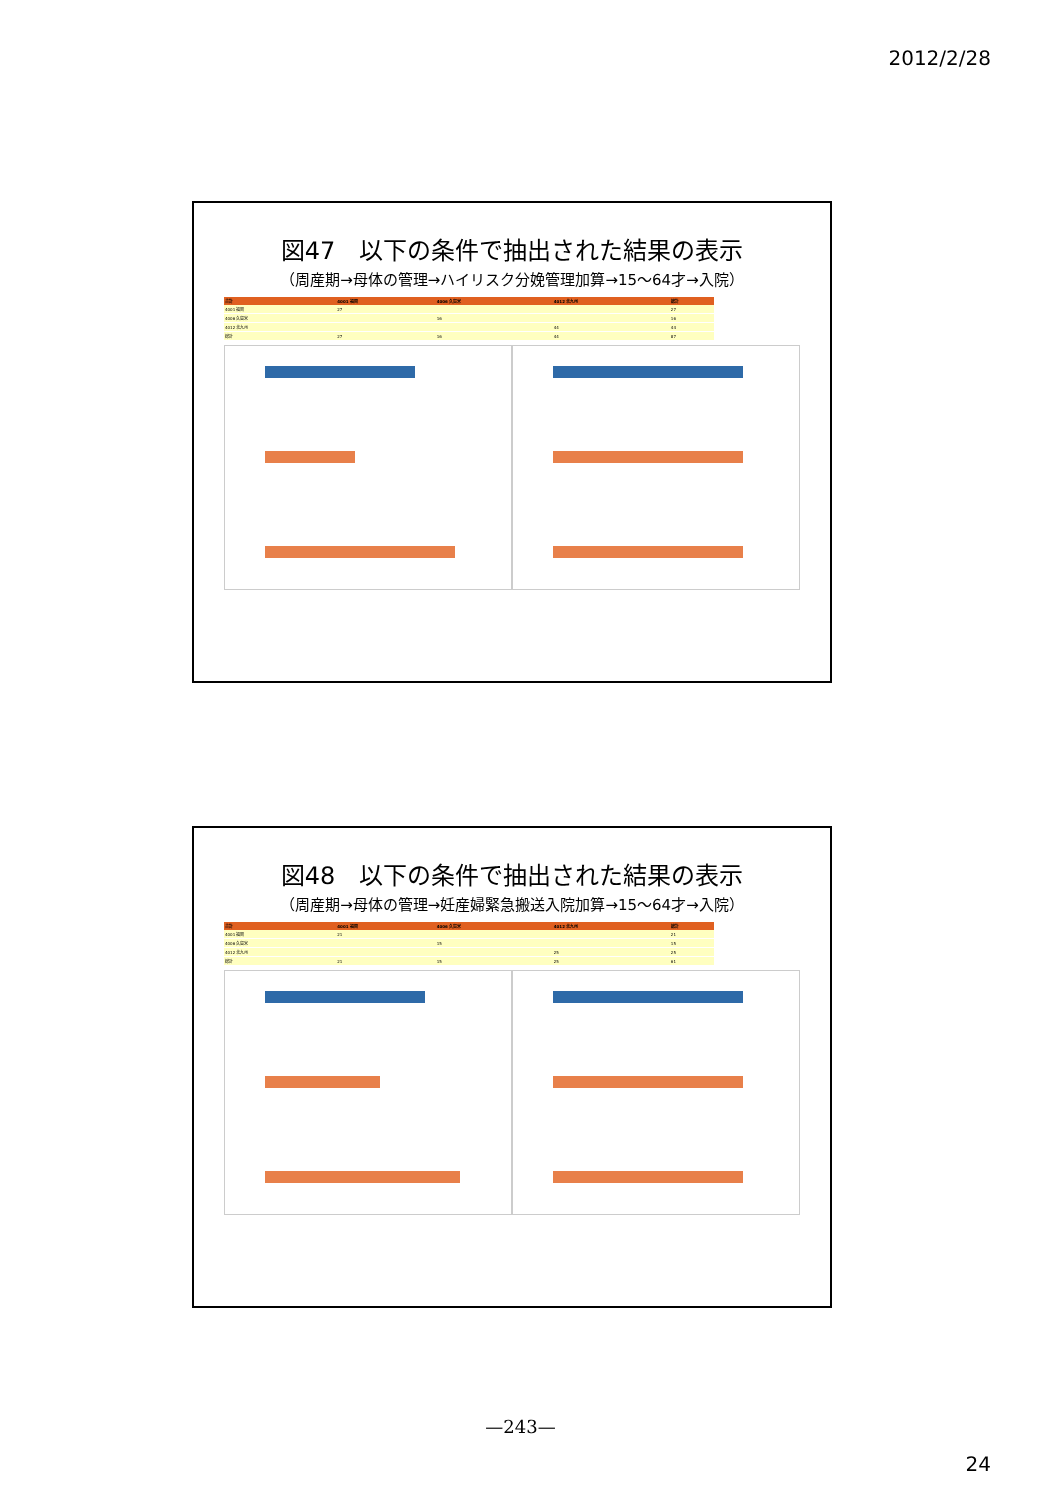2012/2/28
図47　以下の条件で抽出された結果の表示
（周産期→母体の管理→ハイリスク分娩管理加算→15～64才→入院）
| 合計 | 4001 福岡 | 4006 久留米 | 4012 北九州 | 総計 |
| --- | --- | --- | --- | --- |
| 4001 福岡 | 27 | | | 27 |
| 4006 久留米 | | 16 | | 16 |
| 4012 北九州 | | | 44 | 44 |
| 総計 | 27 | 16 | 44 | 87 |
図48　以下の条件で抽出された結果の表示
（周産期→母体の管理→妊産婦緊急搬送入院加算→15～64才→入院）
| 合計 | 4001 福岡 | 4006 久留米 | 4012 北九州 | 総計 |
| --- | --- | --- | --- | --- |
| 4001 福岡 | 21 | | | 21 |
| 4006 久留米 | | 15 | | 15 |
| 4012 北九州 | | | 25 | 25 |
| 総計 | 21 | 15 | 25 | 61 |
—243—
24